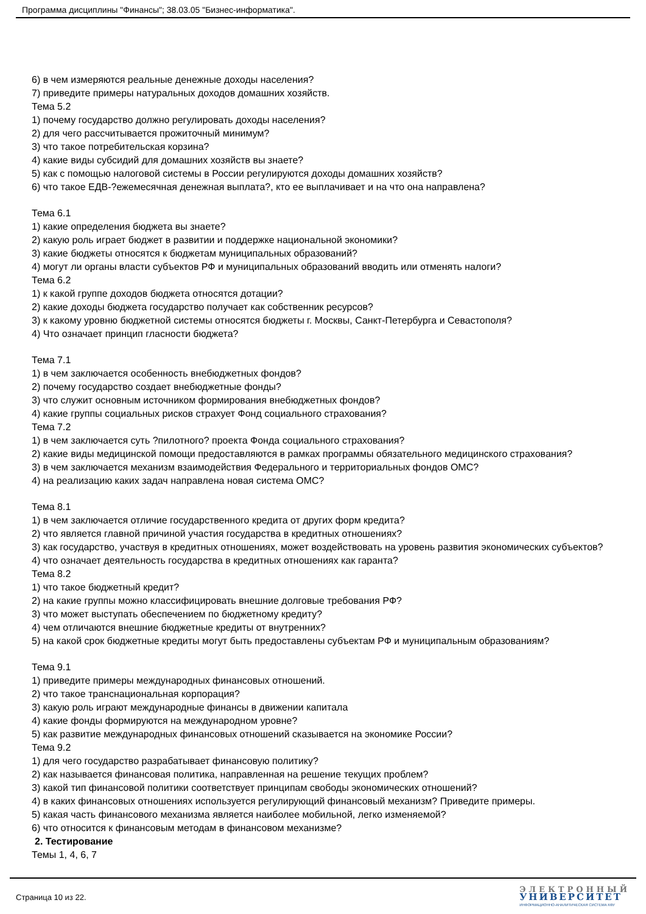Программа дисциплины "Финансы"; 38.03.05 "Бизнес-информатика".
6) в чем измеряются реальные денежные доходы населения?
7) приведите примеры натуральных доходов домашних хозяйств.
Тема 5.2
1) почему государство должно регулировать доходы населения?
2) для чего рассчитывается прожиточный минимум?
3) что такое потребительская корзина?
4) какие виды субсидий для домашних хозяйств вы знаете?
5) как с помощью налоговой системы в России регулируются доходы домашних хозяйств?
6) что такое ЕДВ-?ежемесячная денежная выплата?, кто ее выплачивает и на что она направлена?
Тема 6.1
1) какие определения бюджета вы знаете?
2) какую роль играет бюджет в развитии и поддержке национальной экономики?
3) какие бюджеты относятся к бюджетам муниципальных образований?
4) могут ли органы власти субъектов РФ и муниципальных образований вводить или отменять налоги?
Тема 6.2
1) к какой группе доходов бюджета относятся дотации?
2) какие доходы бюджета государство получает как собственник ресурсов?
3) к какому уровню бюджетной системы относятся бюджеты г. Москвы, Санкт-Петербурга и Севастополя?
4) Что означает принцип гласности бюджета?
Тема 7.1
1) в чем заключается особенность внебюджетных фондов?
2) почему государство создает внебюджетные фонды?
3) что служит основным источником формирования внебюджетных фондов?
4) какие группы социальных рисков страхует Фонд социального страхования?
Тема 7.2
1) в чем заключается суть ?пилотного? проекта Фонда социального страхования?
2) какие виды медицинской помощи предоставляются в рамках программы обязательного медицинского страхования?
3) в чем заключается механизм взаимодействия Федерального и территориальных фондов ОМС?
4) на реализацию каких задач направлена новая система ОМС?
Тема 8.1
1) в чем заключается отличие государственного кредита от других форм кредита?
2) что является главной причиной участия государства в кредитных отношениях?
3) как государство, участвуя в кредитных отношениях, может воздействовать на уровень развития экономических субъектов?
4) что означает деятельность государства в кредитных отношениях как гаранта?
Тема 8.2
1) что такое бюджетный кредит?
2) на какие группы можно классифицировать внешние долговые требования РФ?
3) что может выступать обеспечением по бюджетному кредиту?
4) чем отличаются внешние бюджетные кредиты от внутренних?
5) на какой срок бюджетные кредиты могут быть предоставлены субъектам РФ и муниципальным образованиям?
Тема 9.1
1) приведите примеры международных финансовых отношений.
2) что такое транснациональная корпорация?
3) какую роль играют международные финансы в движении капитала
4) какие фонды формируются на международном уровне?
5) как развитие международных финансовых отношений сказывается на экономике России?
Тема 9.2
1) для чего государство разрабатывает финансовую политику?
2) как называется финансовая политика, направленная на решение текущих проблем?
3) какой тип финансовой политики соответствует принципам свободы экономических отношений?
4) в каких финансовых отношениях используется регулирующий финансовый механизм? Приведите примеры.
5) какая часть финансового механизма является наиболее мобильной, легко изменяемой?
6) что относится к финансовым методам в финансовом механизме?
2. Тестирование
Темы 1, 4, 6, 7
Страница 10 из 22.
ЭЛЕКТРОННЫЙ
УНИВЕРСИТЕТ
ИНФОРМАЦИОННО-АНАЛИТИЧЕСКАЯ СИСТЕМА КФУ